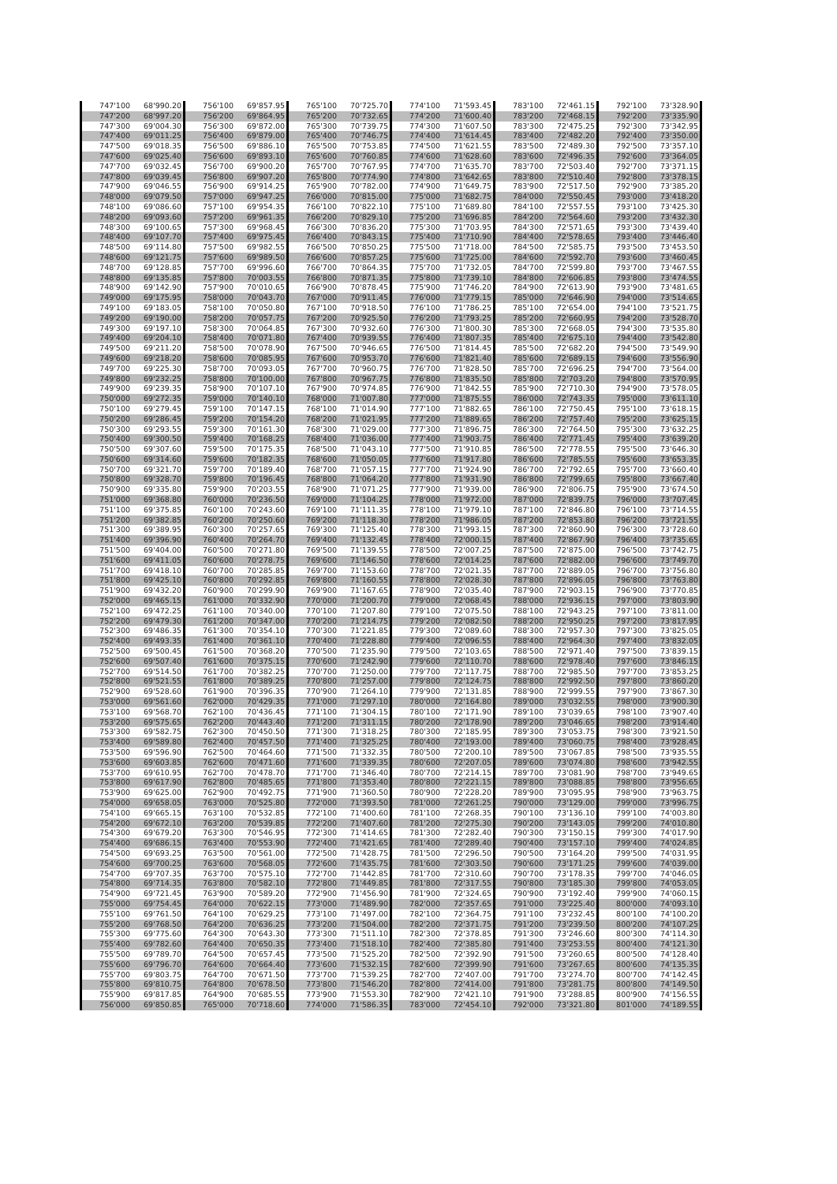| 747'100 | 68'990.20 | 756'100 | 69'857.95 | 765'100 | 70'725.70 | 774'100 | 71'593.45 | 783'100 | 72'461.15 | 792'100 | 73'328.90 |
| 747'200 | 68'997.20 | 756'200 | 69'864.95 | 765'200 | 70'732.65 | 774'200 | 71'600.40 | 783'200 | 72'468.15 | 792'200 | 73'335.90 |
| 747'300 | 69'004.30 | 756'300 | 69'872.00 | 765'300 | 70'739.75 | 774'300 | 71'607.50 | 783'300 | 72'475.25 | 792'300 | 73'342.95 |
| 747'400 | 69'011.25 | 756'400 | 69'879.00 | 765'400 | 70'746.75 | 774'400 | 71'614.45 | 783'400 | 72'482.20 | 792'400 | 73'350.00 |
| 747'500 | 69'018.35 | 756'500 | 69'886.10 | 765'500 | 70'753.85 | 774'500 | 71'621.55 | 783'500 | 72'489.30 | 792'500 | 73'357.10 |
| 747'600 | 69'025.40 | 756'600 | 69'893.10 | 765'600 | 70'760.85 | 774'600 | 71'628.60 | 783'600 | 72'496.35 | 792'600 | 73'364.05 |
| 747'700 | 69'032.45 | 756'700 | 69'900.20 | 765'700 | 70'767.95 | 774'700 | 71'635.70 | 783'700 | 72'503.40 | 792'700 | 73'371.15 |
| 747'800 | 69'039.45 | 756'800 | 69'907.20 | 765'800 | 70'774.90 | 774'800 | 71'642.65 | 783'800 | 72'510.40 | 792'800 | 73'378.15 |
| 747'900 | 69'046.55 | 756'900 | 69'914.25 | 765'900 | 70'782.00 | 774'900 | 71'649.75 | 783'900 | 72'517.50 | 792'900 | 73'385.20 |
| 748'000 | 69'079.50 | 757'000 | 69'947.25 | 766'000 | 70'815.00 | 775'000 | 71'682.75 | 784'000 | 72'550.45 | 793'000 | 73'418.20 |
| 748'100 | 69'086.60 | 757'100 | 69'954.35 | 766'100 | 70'822.10 | 775'100 | 71'689.80 | 784'100 | 72'557.55 | 793'100 | 73'425.30 |
| 748'200 | 69'093.60 | 757'200 | 69'961.35 | 766'200 | 70'829.10 | 775'200 | 71'696.85 | 784'200 | 72'564.60 | 793'200 | 73'432.30 |
| 748'300 | 69'100.65 | 757'300 | 69'968.45 | 766'300 | 70'836.20 | 775'300 | 71'703.95 | 784'300 | 72'571.65 | 793'300 | 73'439.40 |
| 748'400 | 69'107.70 | 757'400 | 69'975.45 | 766'400 | 70'843.15 | 775'400 | 71'710.90 | 784'400 | 72'578.65 | 793'400 | 73'446.40 |
| 748'500 | 69'114.80 | 757'500 | 69'982.55 | 766'500 | 70'850.25 | 775'500 | 71'718.00 | 784'500 | 72'585.75 | 793'500 | 73'453.50 |
| 748'600 | 69'121.75 | 757'600 | 69'989.50 | 766'600 | 70'857.25 | 775'600 | 71'725.00 | 784'600 | 72'592.70 | 793'600 | 73'460.45 |
| 748'700 | 69'128.85 | 757'700 | 69'996.60 | 766'700 | 70'864.35 | 775'700 | 71'732.05 | 784'700 | 72'599.80 | 793'700 | 73'467.55 |
| 748'800 | 69'135.85 | 757'800 | 70'003.55 | 766'800 | 70'871.35 | 775'800 | 71'739.10 | 784'800 | 72'606.85 | 793'800 | 73'474.55 |
| 748'900 | 69'142.90 | 757'900 | 70'010.65 | 766'900 | 70'878.45 | 775'900 | 71'746.20 | 784'900 | 72'613.90 | 793'900 | 73'481.65 |
| 749'000 | 69'175.95 | 758'000 | 70'043.70 | 767'000 | 70'911.45 | 776'000 | 71'779.15 | 785'000 | 72'646.90 | 794'000 | 73'514.65 |
| 749'100 | 69'183.05 | 758'100 | 70'050.80 | 767'100 | 70'918.50 | 776'100 | 71'786.25 | 785'100 | 72'654.00 | 794'100 | 73'521.75 |
| 749'200 | 69'190.00 | 758'200 | 70'057.75 | 767'200 | 70'925.50 | 776'200 | 71'793.25 | 785'200 | 72'660.95 | 794'200 | 73'528.70 |
| 749'300 | 69'197.10 | 758'300 | 70'064.85 | 767'300 | 70'932.60 | 776'300 | 71'800.30 | 785'300 | 72'668.05 | 794'300 | 73'535.80 |
| 749'400 | 69'204.10 | 758'400 | 70'071.80 | 767'400 | 70'939.55 | 776'400 | 71'807.35 | 785'400 | 72'675.10 | 794'400 | 73'542.80 |
| 749'500 | 69'211.20 | 758'500 | 70'078.90 | 767'500 | 70'946.65 | 776'500 | 71'814.45 | 785'500 | 72'682.20 | 794'500 | 73'549.90 |
| 749'600 | 69'218.20 | 758'600 | 70'085.95 | 767'600 | 70'953.70 | 776'600 | 71'821.40 | 785'600 | 72'689.15 | 794'600 | 73'556.90 |
| 749'700 | 69'225.30 | 758'700 | 70'093.05 | 767'700 | 70'960.75 | 776'700 | 71'828.50 | 785'700 | 72'696.25 | 794'700 | 73'564.00 |
| 749'800 | 69'232.25 | 758'800 | 70'100.00 | 767'800 | 70'967.75 | 776'800 | 71'835.50 | 785'800 | 72'703.20 | 794'800 | 73'570.95 |
| 749'900 | 69'239.35 | 758'900 | 70'107.10 | 767'900 | 70'974.85 | 776'900 | 71'842.55 | 785'900 | 72'710.30 | 794'900 | 73'578.05 |
| 750'000 | 69'272.35 | 759'000 | 70'140.10 | 768'000 | 71'007.80 | 777'000 | 71'875.55 | 786'000 | 72'743.35 | 795'000 | 73'611.10 |
| 750'100 | 69'279.45 | 759'100 | 70'147.15 | 768'100 | 71'014.90 | 777'100 | 71'882.65 | 786'100 | 72'750.45 | 795'100 | 73'618.15 |
| 750'200 | 69'286.45 | 759'200 | 70'154.20 | 768'200 | 71'021.95 | 777'200 | 71'889.65 | 786'200 | 72'757.40 | 795'200 | 73'625.15 |
| 750'300 | 69'293.55 | 759'300 | 70'161.30 | 768'300 | 71'029.00 | 777'300 | 71'896.75 | 786'300 | 72'764.50 | 795'300 | 73'632.25 |
| 750'400 | 69'300.50 | 759'400 | 70'168.25 | 768'400 | 71'036.00 | 777'400 | 71'903.75 | 786'400 | 72'771.45 | 795'400 | 73'639.20 |
| 750'500 | 69'307.60 | 759'500 | 70'175.35 | 768'500 | 71'043.10 | 777'500 | 71'910.85 | 786'500 | 72'778.55 | 795'500 | 73'646.30 |
| 750'600 | 69'314.60 | 759'600 | 70'182.35 | 768'600 | 71'050.05 | 777'600 | 71'917.80 | 786'600 | 72'785.55 | 795'600 | 73'653.35 |
| 750'700 | 69'321.70 | 759'700 | 70'189.40 | 768'700 | 71'057.15 | 777'700 | 71'924.90 | 786'700 | 72'792.65 | 795'700 | 73'660.40 |
| 750'800 | 69'328.70 | 759'800 | 70'196.45 | 768'800 | 71'064.20 | 777'800 | 71'931.90 | 786'800 | 72'799.65 | 795'800 | 73'667.40 |
| 750'900 | 69'335.80 | 759'900 | 70'203.55 | 768'900 | 71'071.25 | 777'900 | 71'939.00 | 786'900 | 72'806.75 | 795'900 | 73'674.50 |
| 751'000 | 69'368.80 | 760'000 | 70'236.50 | 769'000 | 71'104.25 | 778'000 | 71'972.00 | 787'000 | 72'839.75 | 796'000 | 73'707.45 |
| 751'100 | 69'375.85 | 760'100 | 70'243.60 | 769'100 | 71'111.35 | 778'100 | 71'979.10 | 787'100 | 72'846.80 | 796'100 | 73'714.55 |
| 751'200 | 69'382.85 | 760'200 | 70'250.60 | 769'200 | 71'118.30 | 778'200 | 71'986.05 | 787'200 | 72'853.80 | 796'200 | 73'721.55 |
| 751'300 | 69'389.95 | 760'300 | 70'257.65 | 769'300 | 71'125.40 | 778'300 | 71'993.15 | 787'300 | 72'860.90 | 796'300 | 73'728.60 |
| 751'400 | 69'396.90 | 760'400 | 70'264.70 | 769'400 | 71'132.45 | 778'400 | 72'000.15 | 787'400 | 72'867.90 | 796'400 | 73'735.65 |
| 751'500 | 69'404.00 | 760'500 | 70'271.80 | 769'500 | 71'139.55 | 778'500 | 72'007.25 | 787'500 | 72'875.00 | 796'500 | 73'742.75 |
| 751'600 | 69'411.05 | 760'600 | 70'278.75 | 769'600 | 71'146.50 | 778'600 | 72'014.25 | 787'600 | 72'882.00 | 796'600 | 73'749.70 |
| 751'700 | 69'418.10 | 760'700 | 70'285.85 | 769'700 | 71'153.60 | 778'700 | 72'021.35 | 787'700 | 72'889.05 | 796'700 | 73'756.80 |
| 751'800 | 69'425.10 | 760'800 | 70'292.85 | 769'800 | 71'160.55 | 778'800 | 72'028.30 | 787'800 | 72'896.05 | 796'800 | 73'763.80 |
| 751'900 | 69'432.20 | 760'900 | 70'299.90 | 769'900 | 71'167.65 | 778'900 | 72'035.40 | 787'900 | 72'903.15 | 796'900 | 73'770.85 |
| 752'000 | 69'465.15 | 761'000 | 70'332.90 | 770'000 | 71'200.70 | 779'000 | 72'068.45 | 788'000 | 72'936.15 | 797'000 | 73'803.90 |
| 752'100 | 69'472.25 | 761'100 | 70'340.00 | 770'100 | 71'207.80 | 779'100 | 72'075.50 | 788'100 | 72'943.25 | 797'100 | 73'811.00 |
| 752'200 | 69'479.30 | 761'200 | 70'347.00 | 770'200 | 71'214.75 | 779'200 | 72'082.50 | 788'200 | 72'950.25 | 797'200 | 73'817.95 |
| 752'300 | 69'486.35 | 761'300 | 70'354.10 | 770'300 | 71'221.85 | 779'300 | 72'089.60 | 788'300 | 72'957.30 | 797'300 | 73'825.05 |
| 752'400 | 69'493.35 | 761'400 | 70'361.10 | 770'400 | 71'228.80 | 779'400 | 72'096.55 | 788'400 | 72'964.30 | 797'400 | 73'832.05 |
| 752'500 | 69'500.45 | 761'500 | 70'368.20 | 770'500 | 71'235.90 | 779'500 | 72'103.65 | 788'500 | 72'971.40 | 797'500 | 73'839.15 |
| 752'600 | 69'507.40 | 761'600 | 70'375.15 | 770'600 | 71'242.90 | 779'600 | 72'110.70 | 788'600 | 72'978.40 | 797'600 | 73'846.15 |
| 752'700 | 69'514.50 | 761'700 | 70'382.25 | 770'700 | 71'250.00 | 779'700 | 72'117.75 | 788'700 | 72'985.50 | 797'700 | 73'853.25 |
| 752'800 | 69'521.55 | 761'800 | 70'389.25 | 770'800 | 71'257.00 | 779'800 | 72'124.75 | 788'800 | 72'992.50 | 797'800 | 73'860.20 |
| 752'900 | 69'528.60 | 761'900 | 70'396.35 | 770'900 | 71'264.10 | 779'900 | 72'131.85 | 788'900 | 72'999.55 | 797'900 | 73'867.30 |
| 753'000 | 69'561.60 | 762'000 | 70'429.35 | 771'000 | 71'297.10 | 780'000 | 72'164.80 | 789'000 | 73'032.55 | 798'000 | 73'900.30 |
| 753'100 | 69'568.70 | 762'100 | 70'436.45 | 771'100 | 71'304.15 | 780'100 | 72'171.90 | 789'100 | 73'039.65 | 798'100 | 73'907.40 |
| 753'200 | 69'575.65 | 762'200 | 70'443.40 | 771'200 | 71'311.15 | 780'200 | 72'178.90 | 789'200 | 73'046.65 | 798'200 | 73'914.40 |
| 753'300 | 69'582.75 | 762'300 | 70'450.50 | 771'300 | 71'318.25 | 780'300 | 72'185.95 | 789'300 | 73'053.75 | 798'300 | 73'921.50 |
| 753'400 | 69'589.80 | 762'400 | 70'457.50 | 771'400 | 71'325.25 | 780'400 | 72'193.00 | 789'400 | 73'060.75 | 798'400 | 73'928.45 |
| 753'500 | 69'596.90 | 762'500 | 70'464.60 | 771'500 | 71'332.35 | 780'500 | 72'200.10 | 789'500 | 73'067.85 | 798'500 | 73'935.55 |
| 753'600 | 69'603.85 | 762'600 | 70'471.60 | 771'600 | 71'339.35 | 780'600 | 72'207.05 | 789'600 | 73'074.80 | 798'600 | 73'942.55 |
| 753'700 | 69'610.95 | 762'700 | 70'478.70 | 771'700 | 71'346.40 | 780'700 | 72'214.15 | 789'700 | 73'081.90 | 798'700 | 73'949.65 |
| 753'800 | 69'617.90 | 762'800 | 70'485.65 | 771'800 | 71'353.40 | 780'800 | 72'221.15 | 789'800 | 73'088.85 | 798'800 | 73'956.65 |
| 753'900 | 69'625.00 | 762'900 | 70'492.75 | 771'900 | 71'360.50 | 780'900 | 72'228.20 | 789'900 | 73'095.95 | 798'900 | 73'963.75 |
| 754'000 | 69'658.05 | 763'000 | 70'525.80 | 772'000 | 71'393.50 | 781'000 | 72'261.25 | 790'000 | 73'129.00 | 799'000 | 73'996.75 |
| 754'100 | 69'665.15 | 763'100 | 70'532.85 | 772'100 | 71'400.60 | 781'100 | 72'268.35 | 790'100 | 73'136.10 | 799'100 | 74'003.80 |
| 754'200 | 69'672.10 | 763'200 | 70'539.85 | 772'200 | 71'407.60 | 781'200 | 72'275.30 | 790'200 | 73'143.05 | 799'200 | 74'010.80 |
| 754'300 | 69'679.20 | 763'300 | 70'546.95 | 772'300 | 71'414.65 | 781'300 | 72'282.40 | 790'300 | 73'150.15 | 799'300 | 74'017.90 |
| 754'400 | 69'686.15 | 763'400 | 70'553.90 | 772'400 | 71'421.65 | 781'400 | 72'289.40 | 790'400 | 73'157.10 | 799'400 | 74'024.85 |
| 754'500 | 69'693.25 | 763'500 | 70'561.00 | 772'500 | 71'428.75 | 781'500 | 72'296.50 | 790'500 | 73'164.20 | 799'500 | 74'031.95 |
| 754'600 | 69'700.25 | 763'600 | 70'568.05 | 772'600 | 71'435.75 | 781'600 | 72'303.50 | 790'600 | 73'171.25 | 799'600 | 74'039.00 |
| 754'700 | 69'707.35 | 763'700 | 70'575.10 | 772'700 | 71'442.85 | 781'700 | 72'310.60 | 790'700 | 73'178.35 | 799'700 | 74'046.05 |
| 754'800 | 69'714.35 | 763'800 | 70'582.10 | 772'800 | 71'449.85 | 781'800 | 72'317.55 | 790'800 | 73'185.30 | 799'800 | 74'053.05 |
| 754'900 | 69'721.45 | 763'900 | 70'589.20 | 772'900 | 71'456.90 | 781'900 | 72'324.65 | 790'900 | 73'192.40 | 799'900 | 74'060.15 |
| 755'000 | 69'754.45 | 764'000 | 70'622.15 | 773'000 | 71'489.90 | 782'000 | 72'357.65 | 791'000 | 73'225.40 | 800'000 | 74'093.10 |
| 755'100 | 69'761.50 | 764'100 | 70'629.25 | 773'100 | 71'497.00 | 782'100 | 72'364.75 | 791'100 | 73'232.45 | 800'100 | 74'100.20 |
| 755'200 | 69'768.50 | 764'200 | 70'636.25 | 773'200 | 71'504.00 | 782'200 | 72'371.75 | 791'200 | 73'239.50 | 800'200 | 74'107.25 |
| 755'300 | 69'775.60 | 764'300 | 70'643.30 | 773'300 | 71'511.10 | 782'300 | 72'378.85 | 791'300 | 73'246.60 | 800'300 | 74'114.30 |
| 755'400 | 69'782.60 | 764'400 | 70'650.35 | 773'400 | 71'518.10 | 782'400 | 72'385.80 | 791'400 | 73'253.55 | 800'400 | 74'121.30 |
| 755'500 | 69'789.70 | 764'500 | 70'657.45 | 773'500 | 71'525.20 | 782'500 | 72'392.90 | 791'500 | 73'260.65 | 800'500 | 74'128.40 |
| 755'600 | 69'796.70 | 764'600 | 70'664.40 | 773'600 | 71'532.15 | 782'600 | 72'399.90 | 791'600 | 73'267.65 | 800'600 | 74'135.35 |
| 755'700 | 69'803.75 | 764'700 | 70'671.50 | 773'700 | 71'539.25 | 782'700 | 72'407.00 | 791'700 | 73'274.70 | 800'700 | 74'142.45 |
| 755'800 | 69'810.75 | 764'800 | 70'678.50 | 773'800 | 71'546.20 | 782'800 | 72'414.00 | 791'800 | 73'281.75 | 800'800 | 74'149.50 |
| 755'900 | 69'817.85 | 764'900 | 70'685.55 | 773'900 | 71'553.30 | 782'900 | 72'421.10 | 791'900 | 73'288.85 | 800'900 | 74'156.55 |
| 756'000 | 69'850.85 | 765'000 | 70'718.60 | 774'000 | 71'586.35 | 783'000 | 72'454.10 | 792'000 | 73'321.80 | 801'000 | 74'189.55 |